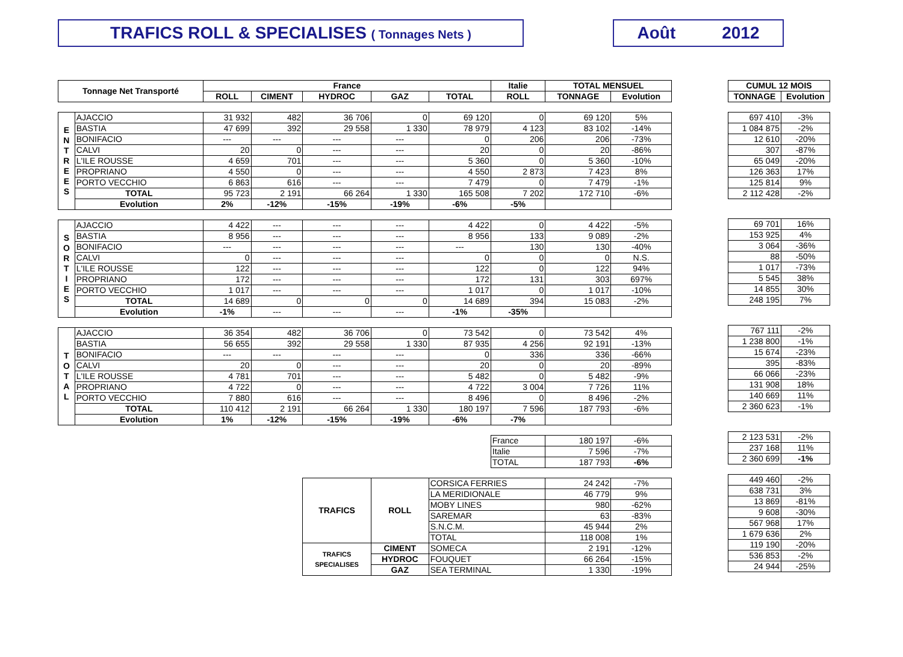TRAFICS ROLL & SPECIALISES ( Tonnages Nets )
Août 2012
| Tonnage Net Transporté | | France | | | | | Italie | TOTAL MENSUEL | |
| --- | --- | --- | --- | --- | --- | --- | --- | --- | --- |
| | | ROLL | CIMENT | HYDROC | GAZ | TOTAL | ROLL | TONNAGE | Evolution |
| E N T R E E S | AJACCIO | 31 932 | 482 | 36 706 | 0 | 69 120 | 0 | 69 120 | 5% |
| | BASTIA | 47 699 | 392 | 29 558 | 1 330 | 78 979 | 4 123 | 83 102 | -14% |
| | BONIFACIO | --- | --- | --- | --- | 0 | 206 | 206 | -73% |
| | CALVI | 20 | 0 | --- | --- | 20 | 0 | 20 | -86% |
| | L'ILE ROUSSE | 4 659 | 701 | --- | --- | 5 360 | 0 | 5 360 | -10% |
| | PROPRIANO | 4 550 | 0 | --- | --- | 4 550 | 2 873 | 7 423 | 8% |
| | PORTO VECCHIO | 6 863 | 616 | --- | --- | 7 479 | 0 | 7 479 | -1% |
| | TOTAL | 95 723 | 2 191 | 66 264 | 1 330 | 165 508 | 7 202 | 172 710 | -6% |
| | Evolution | 2% | -12% | -15% | -19% | -6% | -5% | | |
| S O R T I E S | AJACCIO | 4 422 | --- | --- | --- | 4 422 | 0 | 4 422 | -5% |
| | BASTIA | 8 956 | --- | --- | --- | 8 956 | 133 | 9 089 | -2% |
| | BONIFACIO | --- | --- | --- | --- | --- | 130 | 130 | -40% |
| | CALVI | 0 | --- | --- | --- | 0 | 0 | 0 | N.S. |
| | L'ILE ROUSSE | 122 | --- | --- | --- | 122 | 0 | 122 | 94% |
| | PROPRIANO | 172 | --- | --- | --- | 172 | 131 | 303 | 697% |
| | PORTO VECCHIO | 1 017 | --- | --- | --- | 1 017 | 0 | 1 017 | -10% |
| | TOTAL | 14 689 | 0 | 0 | 0 | 14 689 | 394 | 15 083 | -2% |
| | Evolution | -1% | --- | --- | --- | -1% | -35% | | |
| T O T A L | AJACCIO | 36 354 | 482 | 36 706 | 0 | 73 542 | 0 | 73 542 | 4% |
| | BASTIA | 56 655 | 392 | 29 558 | 1 330 | 87 935 | 4 256 | 92 191 | -13% |
| | BONIFACIO | --- | --- | --- | --- | 0 | 336 | 336 | -66% |
| | CALVI | 20 | 0 | --- | --- | 20 | 0 | 20 | -89% |
| | L'ILE ROUSSE | 4 781 | 701 | --- | --- | 5 482 | 0 | 5 482 | -9% |
| | PROPRIANO | 4 722 | 0 | --- | --- | 4 722 | 3 004 | 7 726 | 11% |
| | PORTO VECCHIO | 7 880 | 616 | --- | --- | 8 496 | 0 | 8 496 | -2% |
| | TOTAL | 110 412 | 2 191 | 66 264 | 1 330 | 180 197 | 7 596 | 187 793 | -6% |
| | Evolution | 1% | -12% | -15% | -19% | -6% | -7% | | |
| | | | | | | | France | 180 197 | -6% |
| | | | | | | | Italie | 7 596 | -7% |
| | | | | | | | TOTAL | 187 793 | -6% |
| | | | | TRAFICS | ROLL | CORSICA FERRIES | | 24 242 | -7% |
| | | | | | | LA MERIDIONALE | | 46 779 | 9% |
| | | | | | | MOBY LINES | | 980 | -62% |
| | | | | | | SAREMAR | | 63 | -83% |
| | | | | | | S.N.C.M. | | 45 944 | 2% |
| | | | | | | TOTAL | | 118 008 | 1% |
| | | | | TRAFICS SPECIALISES | CIMENT | SOMECA | | 2 191 | -12% |
| | | | | | HYDROC | FOUQUET | | 66 264 | -15% |
| | | | | | GAZ | SEA TERMINAL | | 1 330 | -19% |
| CUMUL 12 MOIS | |
| --- | --- |
| TONNAGE | Evolution |
| 697 410 | -3% |
| 1 084 875 | -2% |
| 12 610 | -20% |
| 307 | -87% |
| 65 049 | -20% |
| 126 363 | 17% |
| 125 814 | 9% |
| 2 112 428 | -2% |
| 69 701 | 16% |
| 153 925 | 4% |
| 3 064 | -36% |
| 88 | -50% |
| 1 017 | -73% |
| 5 545 | 38% |
| 14 855 | 30% |
| 248 195 | 7% |
| 767 111 | -2% |
| 1 238 800 | -1% |
| 15 674 | -23% |
| 395 | -83% |
| 66 066 | -23% |
| 131 908 | 18% |
| 140 669 | 11% |
| 2 360 623 | -1% |
| 2 123 531 | -2% |
| 237 168 | 11% |
| 2 360 699 | -1% |
| 449 460 | -2% |
| 638 731 | 3% |
| 13 869 | -81% |
| 9 608 | -30% |
| 567 968 | 17% |
| 1 679 636 | 2% |
| 119 190 | -20% |
| 536 853 | -2% |
| 24 944 | -25% |